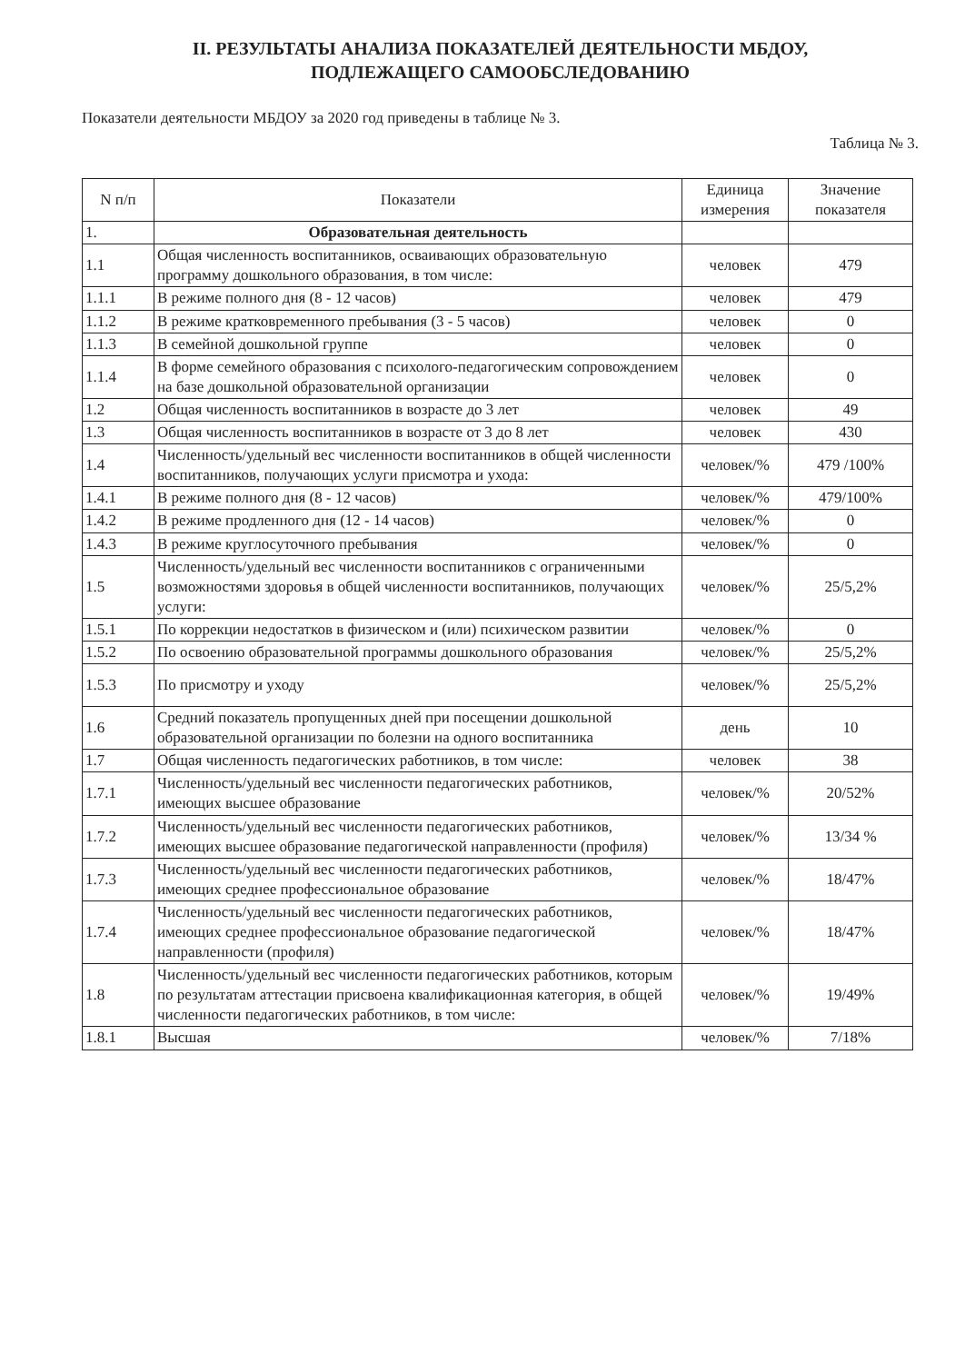II. РЕЗУЛЬТАТЫ АНАЛИЗА ПОКАЗАТЕЛЕЙ ДЕЯТЕЛЬНОСТИ МБДОУ,
ПОДЛЕЖАЩЕГО САМООБСЛЕДОВАНИЮ
Показатели деятельности МБДОУ за 2020 год приведены в таблице № 3.
Таблица № 3.
| N п/п | Показатели | Единица измерения | Значение показателя |
| --- | --- | --- | --- |
| 1. | Образовательная деятельность | | |
| 1.1 | Общая численность воспитанников, осваивающих образовательную программу дошкольного образования, в том числе: | человек | 479 |
| 1.1.1 | В режиме полного дня (8 - 12 часов) | человек | 479 |
| 1.1.2 | В режиме кратковременного пребывания (3 - 5 часов) | человек | 0 |
| 1.1.3 | В семейной дошкольной группе | человек | 0 |
| 1.1.4 | В форме семейного образования с психолого-педагогическим сопровождением на базе дошкольной образовательной организации | человек | 0 |
| 1.2 | Общая численность воспитанников в возрасте до 3 лет | человек | 49 |
| 1.3 | Общая численность воспитанников в возрасте от 3 до 8 лет | человек | 430 |
| 1.4 | Численность/удельный вес численности воспитанников в общей численности воспитанников, получающих услуги присмотра и ухода: | человек/% | 479 /100% |
| 1.4.1 | В режиме полного дня (8 - 12 часов) | человек/% | 479/100% |
| 1.4.2 | В режиме продленного дня (12 - 14 часов) | человек/% | 0 |
| 1.4.3 | В режиме круглосуточного пребывания | человек/% | 0 |
| 1.5 | Численность/удельный вес численности воспитанников с ограниченными возможностями здоровья в общей численности воспитанников, получающих услуги: | человек/% | 25/5,2% |
| 1.5.1 | По коррекции недостатков в физическом и (или) психическом развитии | человек/% | 0 |
| 1.5.2 | По освоению образовательной программы дошкольного образования | человек/% | 25/5,2% |
| 1.5.3 | По присмотру и уходу | человек/% | 25/5,2% |
| 1.6 | Средний показатель пропущенных дней при посещении дошкольной образовательной организации по болезни на одного воспитанника | день | 10 |
| 1.7 | Общая численность педагогических работников, в том числе: | человек | 38 |
| 1.7.1 | Численность/удельный вес численности педагогических работников, имеющих высшее образование | человек/% | 20/52% |
| 1.7.2 | Численность/удельный вес численности педагогических работников, имеющих высшее образование педагогической направленности (профиля) | человек/% | 13/34 % |
| 1.7.3 | Численность/удельный вес численности педагогических работников, имеющих среднее профессиональное образование | человек/% | 18/47% |
| 1.7.4 | Численность/удельный вес численности педагогических работников, имеющих среднее профессиональное образование педагогической направленности (профиля) | человек/% | 18/47% |
| 1.8 | Численность/удельный вес численности педагогических работников, которым по результатам аттестации присвоена квалификационная категория, в общей численности педагогических работников, в том числе: | человек/% | 19/49% |
| 1.8.1 | Высшая | человек/% | 7/18% |